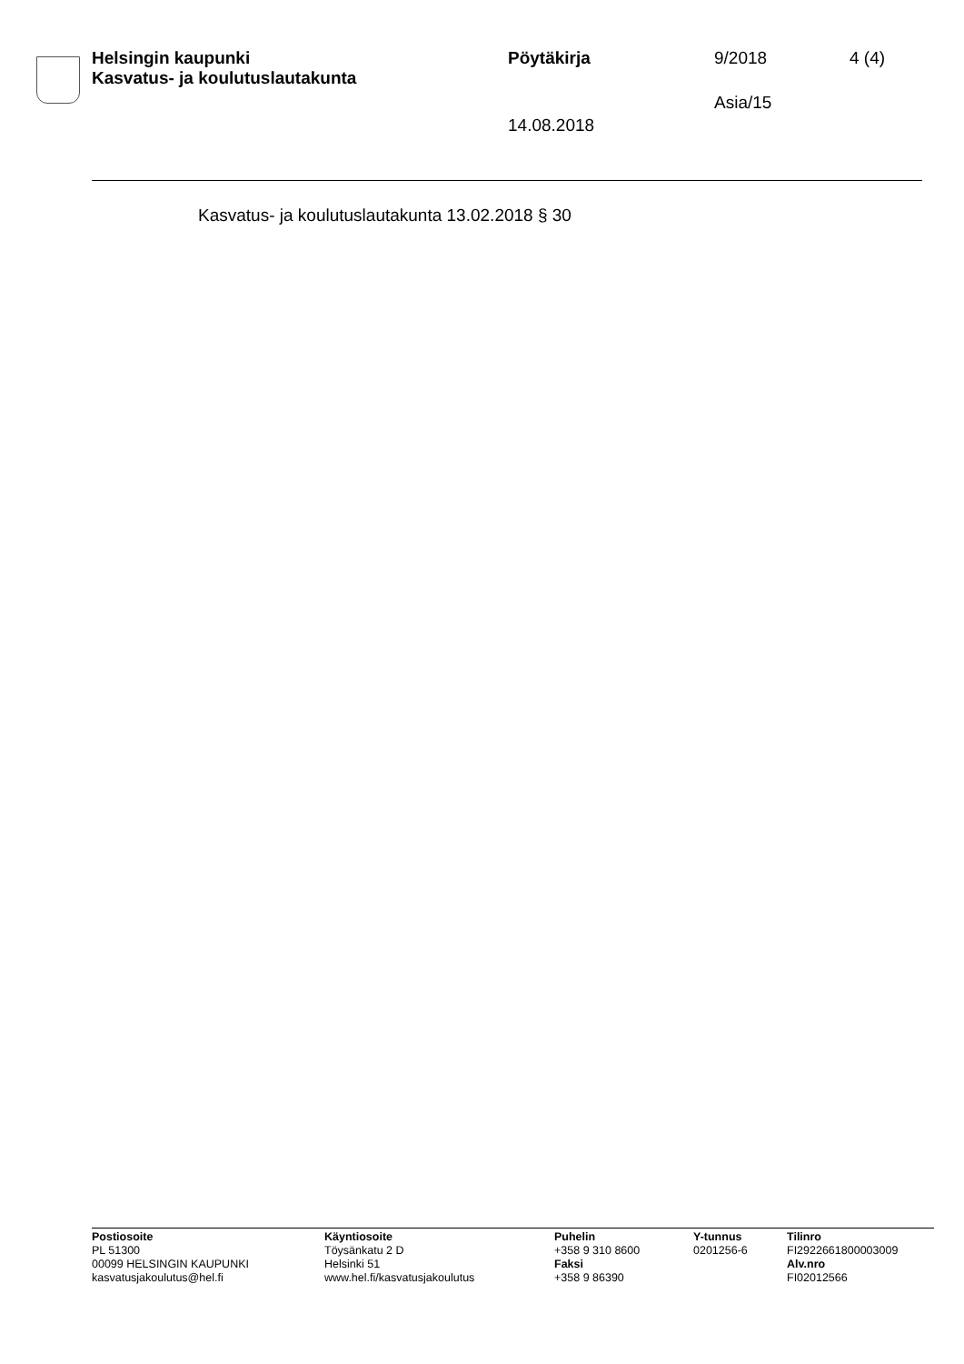Helsingin kaupunki
Kasvatus- ja koulutuslautakunta
Pöytäkirja 9/2018 4 (4)
Asia/15
14.08.2018
Kasvatus- ja koulutuslautakunta 13.02.2018 § 30
Postiosoite
PL 51300
00099 HELSINGIN KAUPUNKI
kasvatusjakoulutus@hel.fi
Käyntiosoite
Töysänkatu 2 D
Helsinki 51
www.hel.fi/kasvatusjakoulutus
Puhelin
+358 9 310 8600
Faksi
+358 9 86390
Y-tunnus
0201256-6
Tilinro
FI2922661800003009
Alv.nro
FI02012566